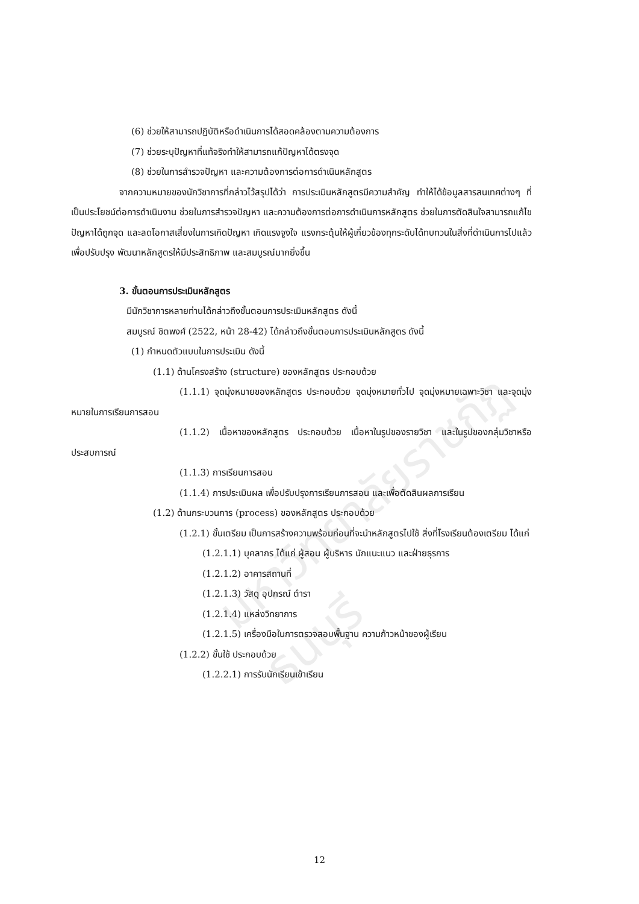มหาวิทยาลัยราชภัฏธนบุรี
(6) ช่วยให้สามารถปฏิบัติหรือดำเนินการได้สอดคล้องตามความต้องการ
(7) ช่วยระบุปัญหาที่แท้จริงทำให้สามารถแก้ปัญหาได้ตรงจุด
(8) ช่วยในการสำรวจปัญหา และความต้องการต่อการดำเนินหลักสูตร
จากความหมายของนักวิชาการที่กล่าวไว้สรุปได้ว่า การประเมินหลักสูตรมีความสำคัญ ทำให้ได้ข้อมูลสารสนเทศต่างๆ ที่เป็นประโยชน์ต่อการดำเนินงาน ช่วยในการสำรวจปัญหา และความต้องการต่อการดำเนินการหลักสูตร ช่วยในการตัดสินใจสามารถแก้ไขปัญหาได้ถูกจุด และลดโอกาสเสี่ยงในการเกิดปัญหา เกิดแรงจูงใจ แรงกระตุ้นให้ผู้เกี่ยวข้องทุกระดับได้ทบทวนในสิ่งที่ดำเนินการไปแล้ว เพื่อปรับปรุง พัฒนาหลักสูตรให้มีประสิทธิภาพ และสมบูรณ์มากยิ่งขึ้น
3. ขั้นตอนการประเมินหลักสูตร
มีนักวิชาการหลายท่านได้กล่าวถึงขั้นตอนการประเมินหลักสูตร ดังนี้
สมบูรณ์ ชิตพงศ์ (2522, หน้า 28-42) ได้กล่าวถึงขั้นตอนการประเมินหลักสูตร ดังนี้
(1) กำหนดตัวแบบในการประเมิน ดังนี้
(1.1) ด้านโครงสร้าง (structure) ของหลักสูตร ประกอบด้วย
(1.1.1) จุดมุ่งหมายของหลักสูตร ประกอบด้วย จุดมุ่งหมายทั่วไป จุดมุ่งหมายเฉพาะวิชา และจุดมุ่งหมายในการเรียนการสอน
(1.1.2) เนื้อหาของหลักสูตร ประกอบด้วย เนื้อหาในรูปของรายวิชา และในรูปของกลุ่มวิชาหรือประสบการณ์
(1.1.3) การเรียนการสอน
(1.1.4) การประเมินผล เพื่อปรับปรุงการเรียนการสอน และเพื่อตัดสินผลการเรียน
(1.2) ด้านกระบวนการ (process) ของหลักสูตร ประกอบด้วย
(1.2.1) ขั้นเตรียม เป็นการสร้างความพร้อมก่อนที่จะนำหลักสูตรไปใช้ สิ่งที่โรงเรียนต้องเตรียม ได้แก่
(1.2.1.1) บุคลากร ได้แก่ ผู้สอน ผู้บริหาร นักแนะแนว และฝ่ายธุรการ
(1.2.1.2) อาคารสถานที่
(1.2.1.3) วัสดุ อุปกรณ์ ตำรา
(1.2.1.4) แหล่งวิทยาการ
(1.2.1.5) เครื่องมือในการตรวจสอบพื้นฐาน ความก้าวหน้าของผู้เรียน
(1.2.2) ขั้นใช้ ประกอบด้วย
(1.2.2.1) การรับนักเรียนเข้าเรียน
12